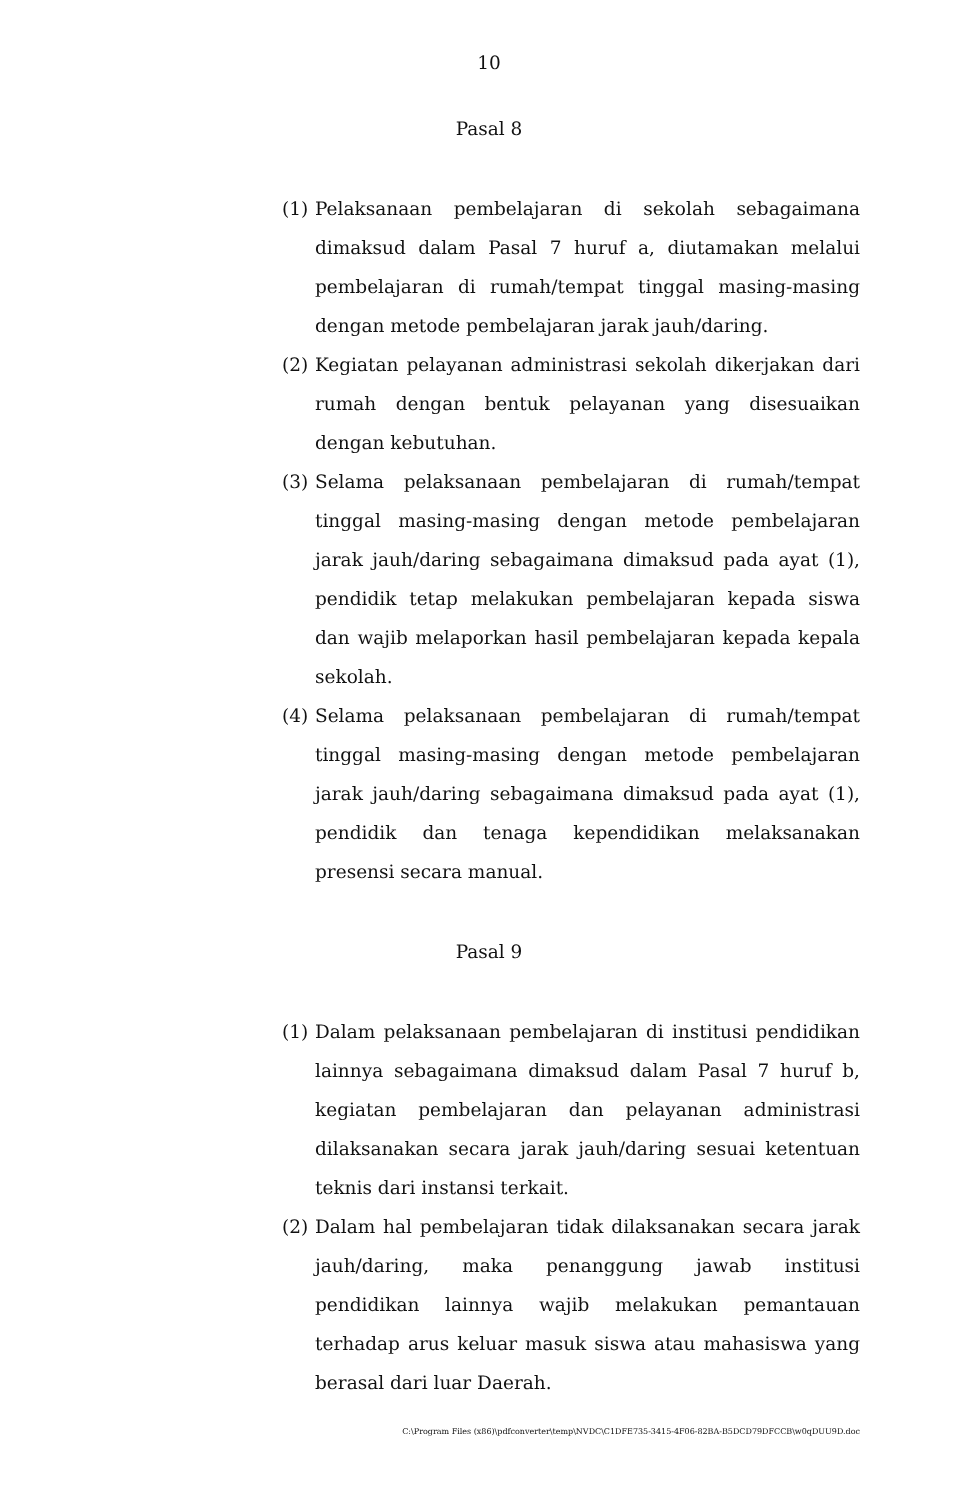10
Pasal 8
(1) Pelaksanaan pembelajaran di sekolah sebagaimana dimaksud dalam Pasal 7 huruf a, diutamakan melalui pembelajaran di rumah/tempat tinggal masing-masing dengan metode pembelajaran jarak jauh/daring.
(2) Kegiatan pelayanan administrasi sekolah dikerjakan dari rumah dengan bentuk pelayanan yang disesuaikan dengan kebutuhan.
(3) Selama pelaksanaan pembelajaran di rumah/tempat tinggal masing-masing dengan metode pembelajaran jarak jauh/daring sebagaimana dimaksud pada ayat (1), pendidik tetap melakukan pembelajaran kepada siswa dan wajib melaporkan hasil pembelajaran kepada kepala sekolah.
(4) Selama pelaksanaan pembelajaran di rumah/tempat tinggal masing-masing dengan metode pembelajaran jarak jauh/daring sebagaimana dimaksud pada ayat (1), pendidik dan tenaga kependidikan melaksanakan presensi secara manual.
Pasal 9
(1) Dalam pelaksanaan pembelajaran di institusi pendidikan lainnya sebagaimana dimaksud dalam Pasal 7 huruf b, kegiatan pembelajaran dan pelayanan administrasi dilaksanakan secara jarak jauh/daring sesuai ketentuan teknis dari instansi terkait.
(2) Dalam hal pembelajaran tidak dilaksanakan secara jarak jauh/daring, maka penanggung jawab institusi pendidikan lainnya wajib melakukan pemantauan terhadap arus keluar masuk siswa atau mahasiswa yang berasal dari luar Daerah.
C:\Program Files (x86)\pdfconverter\temp\NVDC\C1DFE735-3415-4F06-82BA-B5DCD79DFCCB\w0qDUU9D.doc